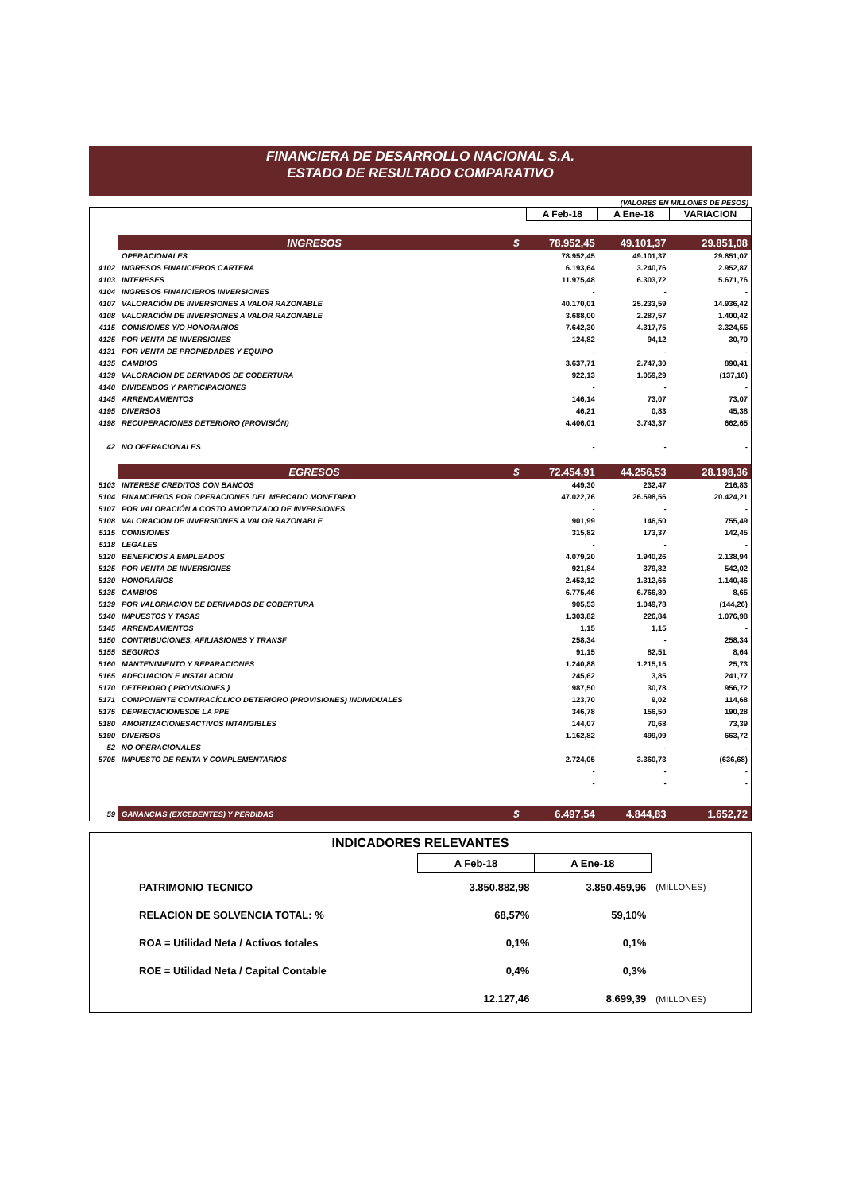FINANCIERA DE DESARROLLO NACIONAL S.A.
ESTADO DE RESULTADO COMPARATIVO
(VALORES EN MILLONES DE PESOS)
| | | | A Feb-18 | A Ene-18 | VARIACION |
| | INGRESOS | $ | 78.952,45 | 49.101,37 | 29.851,08 |
| | OPERACIONALES | | 78.952,45 | 49.101,37 | 29.851,07 |
| 4102 | INGRESOS FINANCIEROS CARTERA | | 6.193,64 | 3.240,76 | 2.952,87 |
| 4103 | INTERESES | | 11.975,48 | 6.303,72 | 5.671,76 |
| 4104 | INGRESOS FINANCIEROS INVERSIONES | | - | - | - |
| 4107 | VALORACIÓN DE INVERSIONES A VALOR RAZONABLE | | 40.170,01 | 25.233,59 | 14.936,42 |
| 4108 | VALORACIÓN DE INVERSIONES A VALOR RAZONABLE | | 3.688,00 | 2.287,57 | 1.400,42 |
| 4115 | COMISIONES Y/O HONORARIOS | | 7.642,30 | 4.317,75 | 3.324,55 |
| 4125 | POR VENTA DE INVERSIONES | | 124,82 | 94,12 | 30,70 |
| 4131 | POR VENTA DE PROPIEDADES Y EQUIPO | | - | - | - |
| 4135 | CAMBIOS | | 3.637,71 | 2.747,30 | 890,41 |
| 4139 | VALORACION DE DERIVADOS DE COBERTURA | | 922,13 | 1.059,29 | (137,16) |
| 4140 | DIVIDENDOS Y PARTICIPACIONES | | - | - | - |
| 4145 | ARRENDAMIENTOS | | 146,14 | 73,07 | 73,07 |
| 4195 | DIVERSOS | | 46,21 | 0,83 | 45,38 |
| 4198 | RECUPERACIONES DETERIORO (PROVISIÓN) | | 4.406,01 | 3.743,37 | 662,65 |
| 42 | NO OPERACIONALES | | - | - | - |
| | EGRESOS | $ | 72.454,91 | 44.256,53 | 28.198,36 |
| 5103 | INTERESE CREDITOS CON BANCOS | | 449,30 | 232,47 | 216,83 |
| 5104 | FINANCIEROS POR OPERACIONES DEL MERCADO MONETARIO | | 47.022,76 | 26.598,56 | 20.424,21 |
| 5107 | POR VALORACIÓN A COSTO AMORTIZADO DE INVERSIONES | | - | - | - |
| 5108 | VALORACION DE INVERSIONES A VALOR RAZONABLE | | 901,99 | 146,50 | 755,49 |
| 5115 | COMISIONES | | 315,82 | 173,37 | 142,45 |
| 5118 | LEGALES | | - | - | - |
| 5120 | BENEFICIOS A EMPLEADOS | | 4.079,20 | 1.940,26 | 2.138,94 |
| 5125 | POR VENTA DE INVERSIONES | | 921,84 | 379,82 | 542,02 |
| 5130 | HONORARIOS | | 2.453,12 | 1.312,66 | 1.140,46 |
| 5135 | CAMBIOS | | 6.775,46 | 6.766,80 | 8,65 |
| 5139 | POR VALORIACION DE DERIVADOS DE COBERTURA | | 905,53 | 1.049,78 | (144,26) |
| 5140 | IMPUESTOS Y TASAS | | 1.303,82 | 226,84 | 1.076,98 |
| 5145 | ARRENDAMIENTOS | | 1,15 | 1,15 | - |
| 5150 | CONTRIBUCIONES, AFILIASIONES Y TRANSF | | 258,34 | - | 258,34 |
| 5155 | SEGUROS | | 91,15 | 82,51 | 8,64 |
| 5160 | MANTENIMIENTO Y REPARACIONES | | 1.240,88 | 1.215,15 | 25,73 |
| 5165 | ADECUACION E INSTALACION | | 245,62 | 3,85 | 241,77 |
| 5170 | DETERIORO ( PROVISIONES ) | | 987,50 | 30,78 | 956,72 |
| 5171 | COMPONENTE CONTRACÍCLICO DETERIORO (PROVISIONES) INDIVIDUALES | | 123,70 | 9,02 | 114,68 |
| 5175 | DEPRECIACIONESDE LA PPE | | 346,78 | 156,50 | 190,28 |
| 5180 | AMORTIZACIONESACTIVOS INTANGIBLES | | 144,07 | 70,68 | 73,39 |
| 5190 | DIVERSOS | | 1.162,82 | 499,09 | 663,72 |
| 52 | NO OPERACIONALES | | - | - | - |
| 5705 | IMPUESTO DE RENTA Y COMPLEMENTARIOS | | 2.724,05 | 3.360,73 | (636,68) |
| | | | - | - | - |
| | | | - | - | - |
| 59 | GANANCIAS (EXCEDENTES) Y PERDIDAS | $ | 6.497,54 | 4.844,83 | 1.652,72 |
| INDICADORES RELEVANTES | | | |
| | A Feb-18 | A Ene-18 | |
| PATRIMONIO TECNICO | 3.850.882,98 | 3.850.459,96 | (MILLONES) |
| RELACION DE SOLVENCIA TOTAL: % | 68,57% | 59,10% | |
| ROA = Utilidad Neta / Activos totales | 0,1% | 0,1% | |
| ROE = Utilidad Neta / Capital Contable | 0,4% | 0,3% | |
| | 12.127,46 | 8.699,39 | (MILLONES) |